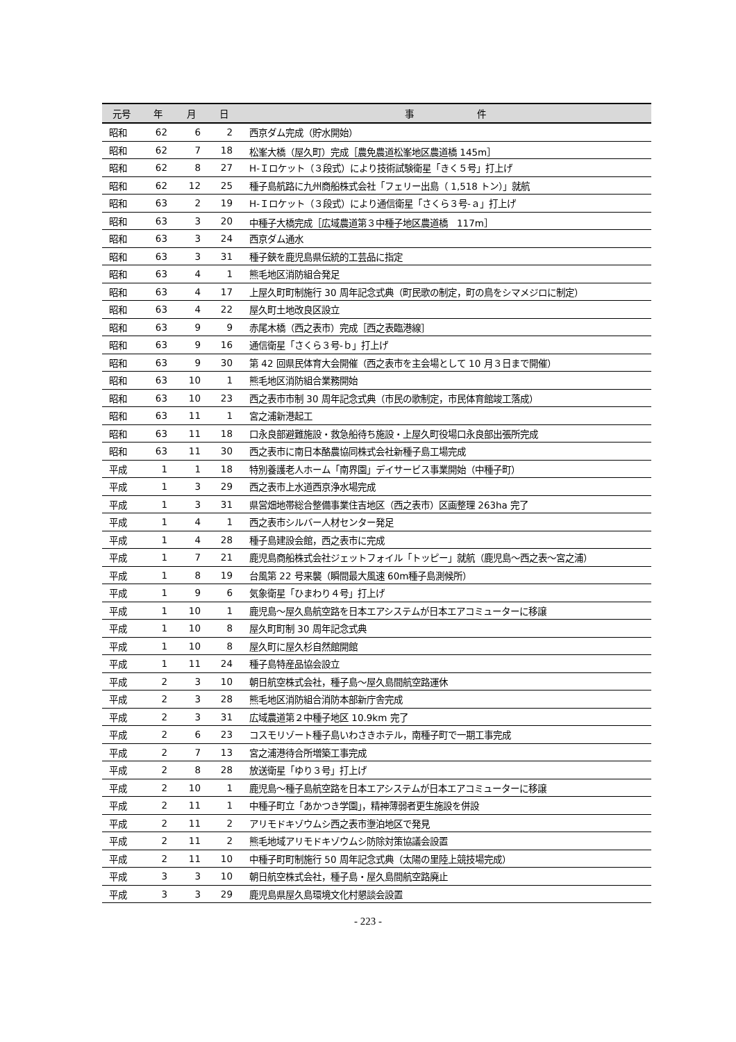| 元号 | 年 | 月 | 日 | 事 件 |
| --- | --- | --- | --- | --- |
| 昭和 | 62 | 6 | 2 | 西京ダム完成（貯水開始） |
| 昭和 | 62 | 7 | 18 | 松峯大橋（屋久町）完成［農免農道松峯地区農道橋 145m］ |
| 昭和 | 62 | 8 | 27 | H-Ｉロケット（３段式）により技術試験衛星「きく５号」打上げ |
| 昭和 | 62 | 12 | 25 | 種子島航路に九州商船株式会社「フェリー出島（ 1,518 トン）」就航 |
| 昭和 | 63 | 2 | 19 | H-Ｉロケット（３段式）により通信衛星「さくら３号-ａ」打上げ |
| 昭和 | 63 | 3 | 20 | 中種子大橋完成［広域農道第３中種子地区農道橋 117m］ |
| 昭和 | 63 | 3 | 24 | 西京ダム通水 |
| 昭和 | 63 | 3 | 31 | 種子鋏を鹿児島県伝統的工芸品に指定 |
| 昭和 | 63 | 4 | 1 | 熊毛地区消防組合発足 |
| 昭和 | 63 | 4 | 17 | 上屋久町町制施行 30 周年記念式典（町民歌の制定，町の鳥をシマメジロに制定） |
| 昭和 | 63 | 4 | 22 | 屋久町土地改良区設立 |
| 昭和 | 63 | 9 | 9 | 赤尾木橋（西之表市）完成［西之表臨港線］ |
| 昭和 | 63 | 9 | 16 | 通信衛星「さくら３号-ｂ」打上げ |
| 昭和 | 63 | 9 | 30 | 第 42 回県民体育大会開催（西之表市を主会場として 10 月３日まで開催） |
| 昭和 | 63 | 10 | 1 | 熊毛地区消防組合業務開始 |
| 昭和 | 63 | 10 | 23 | 西之表市市制 30 周年記念式典（市民の歌制定，市民体育館竣工落成） |
| 昭和 | 63 | 11 | 1 | 宮之浦新港起工 |
| 昭和 | 63 | 11 | 18 | 口永良部避難施設・救急船待ち施設・上屋久町役場口永良部出張所完成 |
| 昭和 | 63 | 11 | 30 | 西之表市に南日本酪農協同株式会社新種子島工場完成 |
| 平成 | 1 | 1 | 18 | 特別養護老人ホーム「南界園」デイサービス事業開始（中種子町） |
| 平成 | 1 | 3 | 29 | 西之表市上水道西京浄水場完成 |
| 平成 | 1 | 3 | 31 | 県営畑地帯総合整備事業住吉地区（西之表市）区画整理 263ha 完了 |
| 平成 | 1 | 4 | 1 | 西之表市シルバー人材センター発足 |
| 平成 | 1 | 4 | 28 | 種子島建設会館，西之表市に完成 |
| 平成 | 1 | 7 | 21 | 鹿児島商船株式会社ジェットフォイル「トッピー」就航（鹿児島～西之表～宮之浦） |
| 平成 | 1 | 8 | 19 | 台風第 22 号来襲（瞬間最大風速 60m種子島測候所） |
| 平成 | 1 | 9 | 6 | 気象衛星「ひまわり４号」打上げ |
| 平成 | 1 | 10 | 1 | 鹿児島～屋久島航空路を日本エアシステムが日本エアコミューターに移譲 |
| 平成 | 1 | 10 | 8 | 屋久町町制 30 周年記念式典 |
| 平成 | 1 | 10 | 8 | 屋久町に屋久杉自然館開館 |
| 平成 | 1 | 11 | 24 | 種子島特産品協会設立 |
| 平成 | 2 | 3 | 10 | 朝日航空株式会社，種子島～屋久島間航空路運休 |
| 平成 | 2 | 3 | 28 | 熊毛地区消防組合消防本部新庁舎完成 |
| 平成 | 2 | 3 | 31 | 広域農道第２中種子地区 10.9km 完了 |
| 平成 | 2 | 6 | 23 | コスモリゾート種子島いわさきホテル，南種子町で一期工事完成 |
| 平成 | 2 | 7 | 13 | 宮之浦港待合所増築工事完成 |
| 平成 | 2 | 8 | 28 | 放送衛星「ゆり３号」打上げ |
| 平成 | 2 | 10 | 1 | 鹿児島～種子島航空路を日本エアシステムが日本エアコミューターに移譲 |
| 平成 | 2 | 11 | 1 | 中種子町立「あかつき学園」，精神薄弱者更生施設を併設 |
| 平成 | 2 | 11 | 2 | アリモドキゾウムシ西之表市塰泊地区で発見 |
| 平成 | 2 | 11 | 2 | 熊毛地域アリモドキゾウムシ防除対策協議会設置 |
| 平成 | 2 | 11 | 10 | 中種子町町制施行 50 周年記念式典（太陽の里陸上競技場完成） |
| 平成 | 3 | 3 | 10 | 朝日航空株式会社，種子島・屋久島間航空路廃止 |
| 平成 | 3 | 3 | 29 | 鹿児島県屋久島環境文化村懇談会設置 |
- 223 -